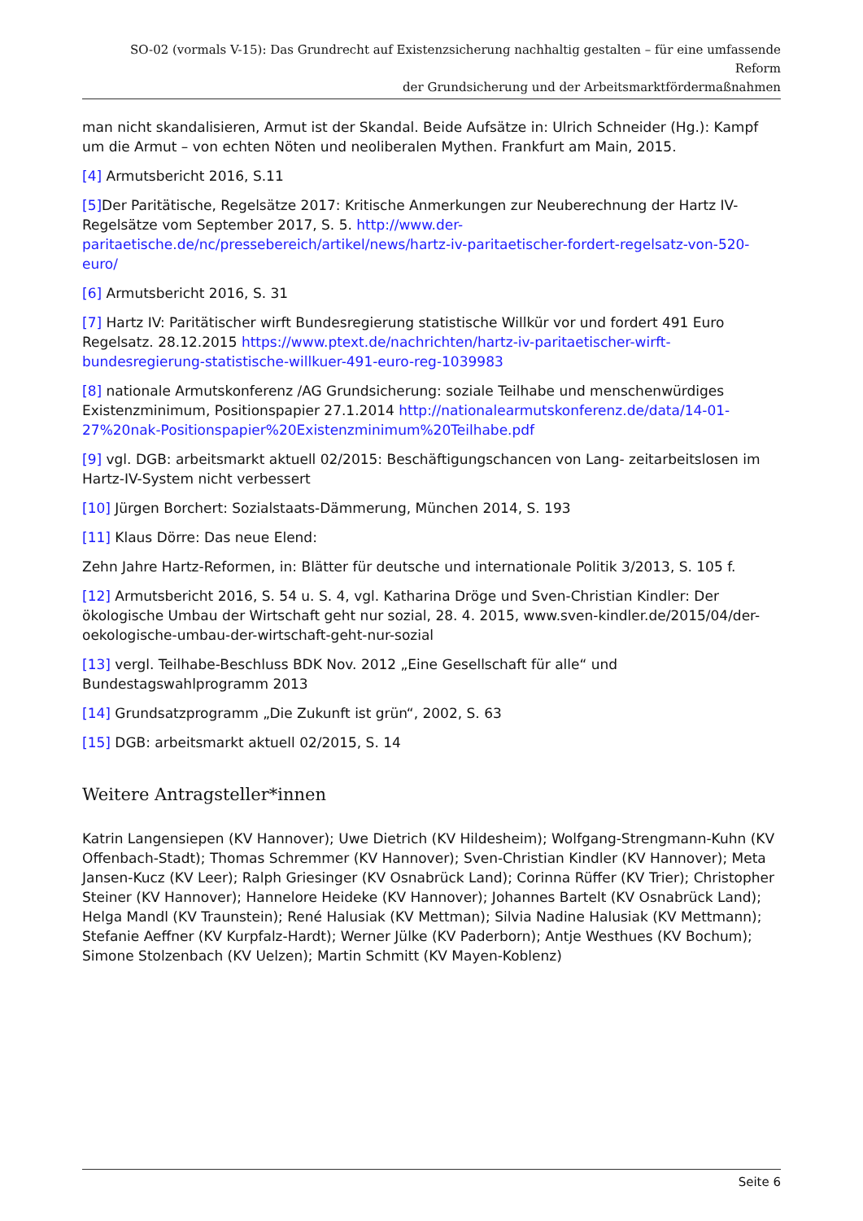SO-02 (vormals V-15): Das Grundrecht auf Existenzsicherung nachhaltig gestalten – für eine umfassende Reform
der Grundsicherung und der Arbeitsmarktfördermaßnahmen
man nicht skandalisieren, Armut ist der Skandal. Beide Aufsätze in: Ulrich Schneider (Hg.): Kampf um die Armut – von echten Nöten und neoliberalen Mythen. Frankfurt am Main, 2015.
[4] Armutsbericht 2016, S.11
[5] Der Paritätische, Regelsätze 2017: Kritische Anmerkungen zur Neuberechnung der Hartz IV-Regelsätze vom September 2017, S. 5. http://www.der-paritaetische.de/nc/pressebereich/artikel/news/hartz-iv-paritaetischer-fordert-regelsatz-von-520-euro/
[6] Armutsbericht 2016, S. 31
[7] Hartz IV: Paritätischer wirft Bundesregierung statistische Willkür vor und fordert 491 Euro Regelsatz. 28.12.2015 https://www.ptext.de/nachrichten/hartz-iv-paritaetischer-wirft-bundesregierung-statistische-willkuer-491-euro-reg-1039983
[8] nationale Armutskonferenz /AG Grundsicherung: soziale Teilhabe und menschenwürdiges Existenzminimum, Positionspapier 27.1.2014 http://nationalearmutskonferenz.de/data/14-01-27%20nak-Positionspapier%20Existenzminimum%20Teilhabe.pdf
[9] vgl. DGB: arbeitsmarkt aktuell 02/2015: Beschäftigungschancen von Lang- zeitarbeitslosen im Hartz-IV-System nicht verbessert
[10] Jürgen Borchert: Sozialstaats-Dämmerung, München 2014, S. 193
[11] Klaus Dörre: Das neue Elend:
Zehn Jahre Hartz-Reformen, in: Blätter für deutsche und internationale Politik 3/2013, S. 105 f.
[12] Armutsbericht 2016, S. 54 u. S. 4, vgl. Katharina Dröge und Sven-Christian Kindler: Der ökologische Umbau der Wirtschaft geht nur sozial, 28. 4. 2015, www.sven-kindler.de/2015/04/der-oekologische-umbau-der-wirtschaft-geht-nur-sozial
[13] vergl. Teilhabe-Beschluss BDK Nov. 2012 „Eine Gesellschaft für alle“ und Bundestagswahlprogramm 2013
[14] Grundsatzprogramm „Die Zukunft ist grün“, 2002, S. 63
[15] DGB: arbeitsmarkt aktuell 02/2015, S. 14
Weitere Antragsteller*innen
Katrin Langensiepen (KV Hannover); Uwe Dietrich (KV Hildesheim); Wolfgang-Strengmann-Kuhn (KV Offenbach-Stadt); Thomas Schremmer (KV Hannover); Sven-Christian Kindler (KV Hannover); Meta Jansen-Kucz (KV Leer); Ralph Griesinger (KV Osnabrück Land); Corinna Rüffer (KV Trier); Christopher Steiner (KV Hannover); Hannelore Heideke (KV Hannover); Johannes Bartelt (KV Osnabrück Land); Helga Mandl (KV Traunstein); René Halusiak (KV Mettman); Silvia Nadine Halusiak (KV Mettmann); Stefanie Aeffner (KV Kurpfalz-Hardt); Werner Jülke (KV Paderborn); Antje Westhues (KV Bochum); Simone Stolzenbach (KV Uelzen); Martin Schmitt (KV Mayen-Koblenz)
Seite 6